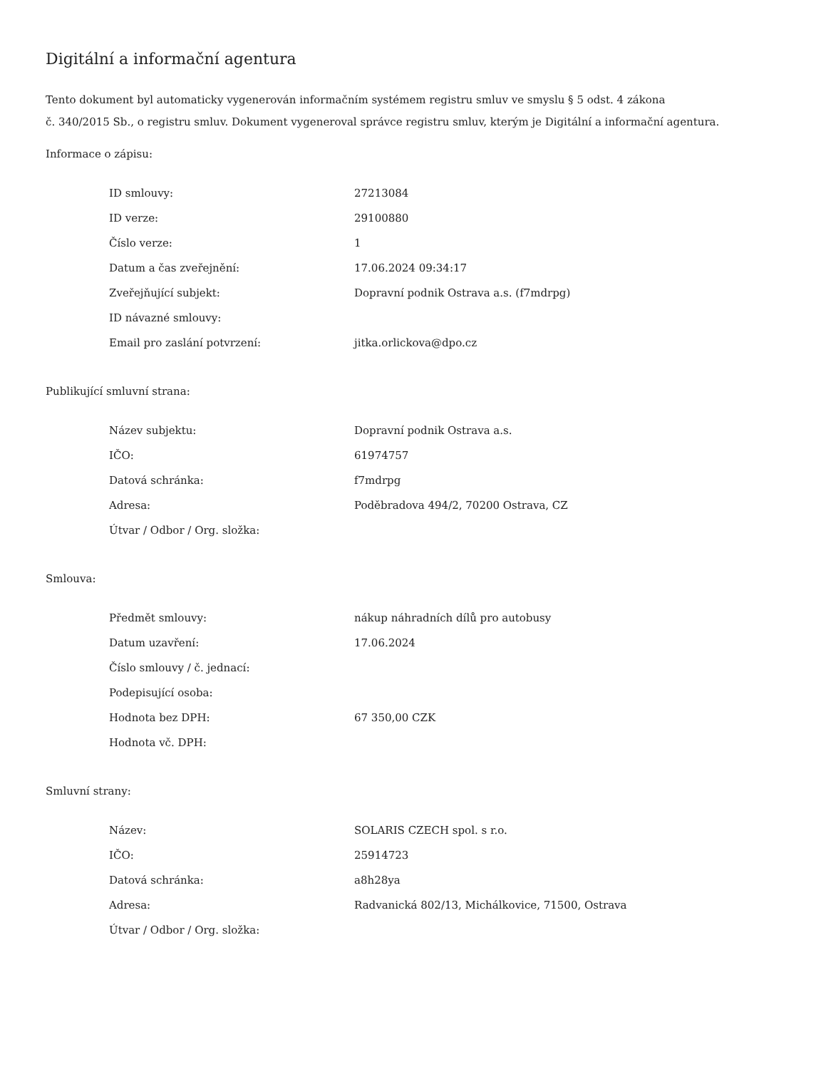Digitální a informační agentura
Tento dokument byl automaticky vygenerován informačním systémem registru smluv ve smyslu § 5 odst. 4 zákona
č. 340/2015 Sb., o registru smluv. Dokument vygeneroval správce registru smluv, kterým je Digitální a informační agentura.
Informace o zápisu:
| ID smlouvy: | 27213084 |
| ID verze: | 29100880 |
| Číslo verze: | 1 |
| Datum a čas zveřejnění: | 17.06.2024 09:34:17 |
| Zveřejňující subjekt: | Dopravní podnik Ostrava a.s. (f7mdrpg) |
| ID návazné smlouvy: | |
| Email pro zaslání potvrzení: | jitka.orlickova@dpo.cz |
Publikující smluvní strana:
| Název subjektu: | Dopravní podnik Ostrava a.s. |
| IČO: | 61974757 |
| Datová schránka: | f7mdrpg |
| Adresa: | Poděbradova 494/2, 70200 Ostrava, CZ |
| Útvar / Odbor / Org. složka: | |
Smlouva:
| Předmět smlouvy: | nákup náhradních dílů pro autobusy |
| Datum uzavření: | 17.06.2024 |
| Číslo smlouvy / č. jednací: | |
| Podepisující osoba: | |
| Hodnota bez DPH: | 67 350,00 CZK |
| Hodnota vč. DPH: | |
Smluvní strany:
| Název: | SOLARIS CZECH spol. s r.o. |
| IČO: | 25914723 |
| Datová schránka: | a8h28ya |
| Adresa: | Radvanická 802/13, Michálkovice, 71500, Ostrava |
| Útvar / Odbor / Org. složka: | |